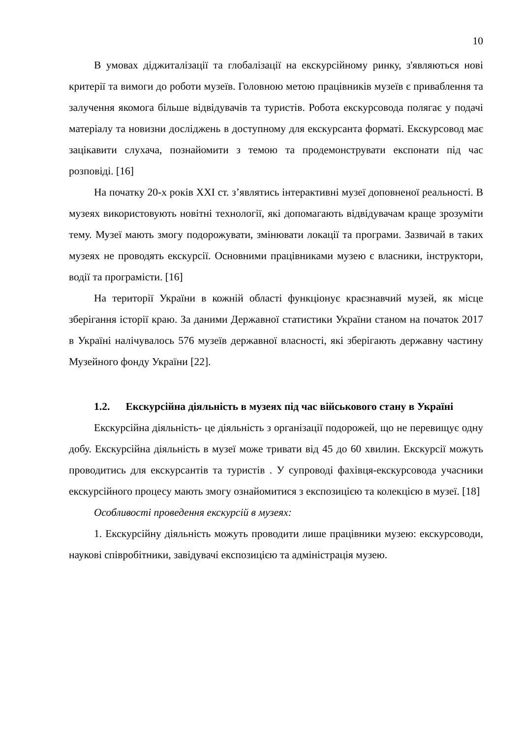10
В умовах діджиталізації та глобалізації на екскурсійному ринку, з'являються нові критерії та вимоги до роботи музеїв. Головною метою працівників музеїв є приваблення та залучення якомога більше відвідувачів та туристів. Робота екскурсовода полягає у подачі матеріалу та новизни досліджень в доступному для екскурсанта форматі. Екскурсовод має зацікавити слухача, познайомити з темою та продемонструвати експонати під час розповіді. [16]
На початку 20-х років XXI ст. з’являтись інтерактивні музеї доповненої реальності. В музеях використовують новітні технології, які допомагають відвідувачам краще зрозуміти тему. Музеї мають змогу подорожувати, змінювати локації та програми. Зазвичай в таких музеях не проводять екскурсії. Основними працівниками музею є власники, інструктори, водії та програмісти. [16]
На території України в кожній області функціонує краєзнавчий музей, як місце зберігання історії краю. За даними Державної статистики України станом на початок 2017 в Україні налічувалось 576 музеїв державної власності, які зберігають державну частину Музейного фонду України [22].
1.2. Екскурсійна діяльність в музеях під час військового стану в Україні
Екскурсійна діяльність- це діяльність з організації подорожей, що не перевищує одну добу. Екскурсійна діяльність в музеї може тривати від 45 до 60 хвилин. Екскурсії можуть проводитись для екскурсантів та туристів . У супроводі фахівця-екскурсовода учасники екскурсійного процесу мають змогу ознайомитися з експозицією та колекцією в музеї. [18]
Особливості проведення екскурсій в музеях:
1. Екскурсійну діяльність можуть проводити лише працівники музею: екскурсоводи, наукові співробітники, завідувачі експозицією та адміністрація музею.